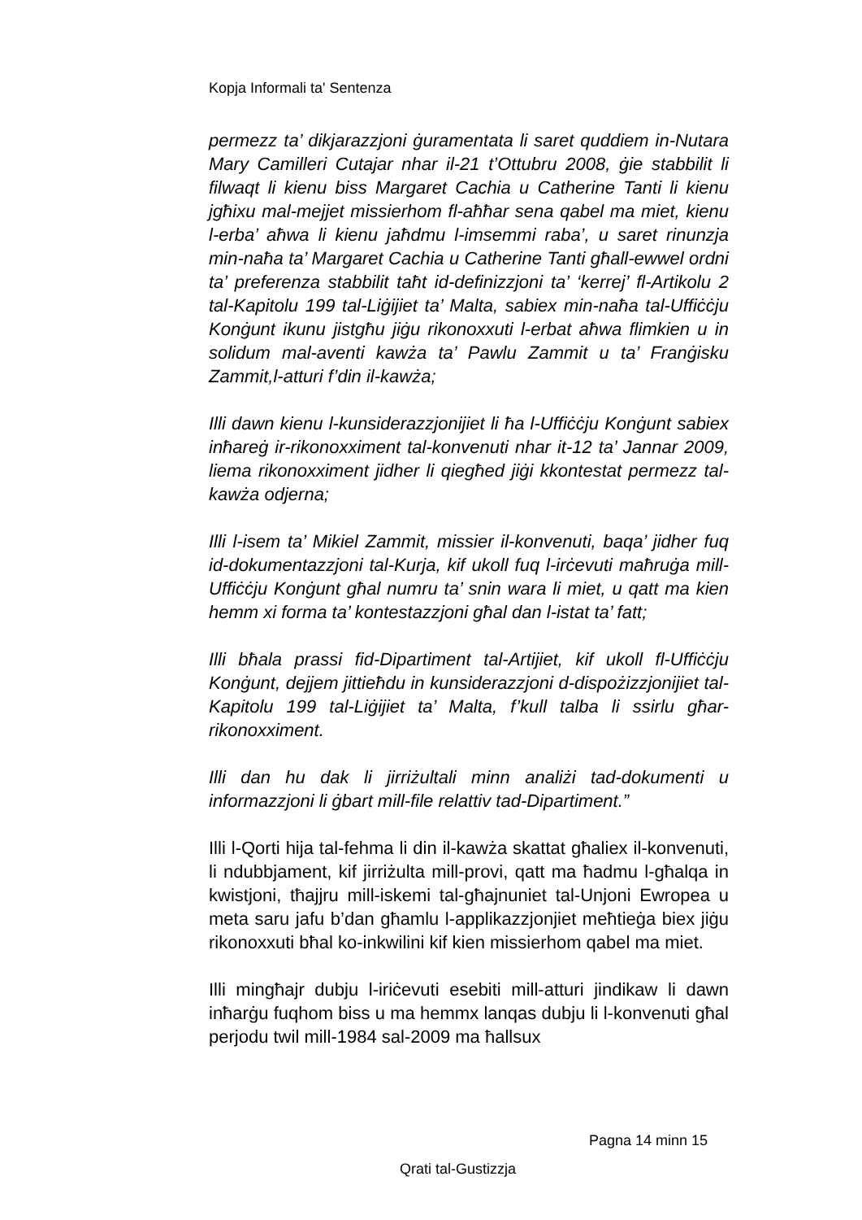Kopja Informali ta' Sentenza
permezz ta’ dikjarazzjoni ġuramentata li saret quddiem in-Nutara Mary Camilleri Cutajar nhar il-21 t’Ottubru 2008, ġie stabbilit li filwaqt li kienu biss Margaret Cachia u Catherine Tanti li kienu jgħixu mal-mejjet missierhom fl-aħħar sena qabel ma miet, kienu l-erba’ aħwa li kienu jaħdmu l-imsemmi raba’, u saret rinunzja min-naħa ta’ Margaret Cachia u Catherine Tanti għall-ewwel ordni ta’ preferenza stabbilit taħt id-definizzjoni ta’ ‘kerrej’ fl-Artikolu 2 tal-Kapitolu 199 tal-Liġijiet ta’ Malta, sabiex min-naħa tal-Uffiċċju Konġunt ikunu jistgħu jiġu rikonoxxuti l-erbat aħwa flimkien u in solidum mal-aventi kawża ta’ Pawlu Zammit u ta’ Franġisku Zammit,l-atturi f’din il-kawża;
Illi dawn kienu l-kunsiderazzjonijiet li ħa l-Uffiċċju Konġunt sabiex inħareġ ir-rikonoxximent tal-konvenuti nhar it-12 ta’ Jannar 2009, liema rikonoxximent jidher li qiegħed jiġi kkontestat permezz tal-kawża odjerna;
Illi l-isem ta’ Mikiel Zammit, missier il-konvenuti, baqa’ jidher fuq id-dokumentazzjoni tal-Kurja, kif ukoll fuq l-irċevuti maħruġa mill-Uffiċċju Konġunt għal numru ta’ snin wara li miet, u qatt ma kien hemm xi forma ta’ kontestazzjoni għal dan l-istat ta’ fatt;
Illi bħala prassi fid-Dipartiment tal-Artijiet, kif ukoll fl-Uffiċċju Konġunt, dejjem jittieħdu in kunsiderazzjoni d-dispożizzjonijiet tal-Kapitolu 199 tal-Liġijiet ta’ Malta, f’kull talba li ssirlu għar-rikonoxximent.
Illi dan hu dak li jirriżultali minn analiżi tad-dokumenti u informazzjoni li ġbart mill-file relattiv tad-Dipartiment.”
Illi l-Qorti hija tal-fehma li din il-kawża skattat għaliex il-konvenuti, li ndubbjament, kif jirriżulta mill-provi, qatt ma ħadmu l-għalqa in kwistjoni, tħajjru mill-iskemi tal-għajnuniet tal-Unjoni Ewropea u meta saru jafu b’dan għamlu l-applikazzjonjiet meħtieġa biex jiġu rikonoxxuti bħal ko-inkwilini kif kien missierhom qabel ma miet.
Illi mingħajr dubju l-iriċevuti esebiti mill-atturi jindikaw li dawn inħarġu fuqhom biss u ma hemmx lanqas dubju li l-konvenuti għal perjodu twil mill-1984 sal-2009 ma ħallsux
Pagna 14 minn 15
Qrati tal-Gustizzja